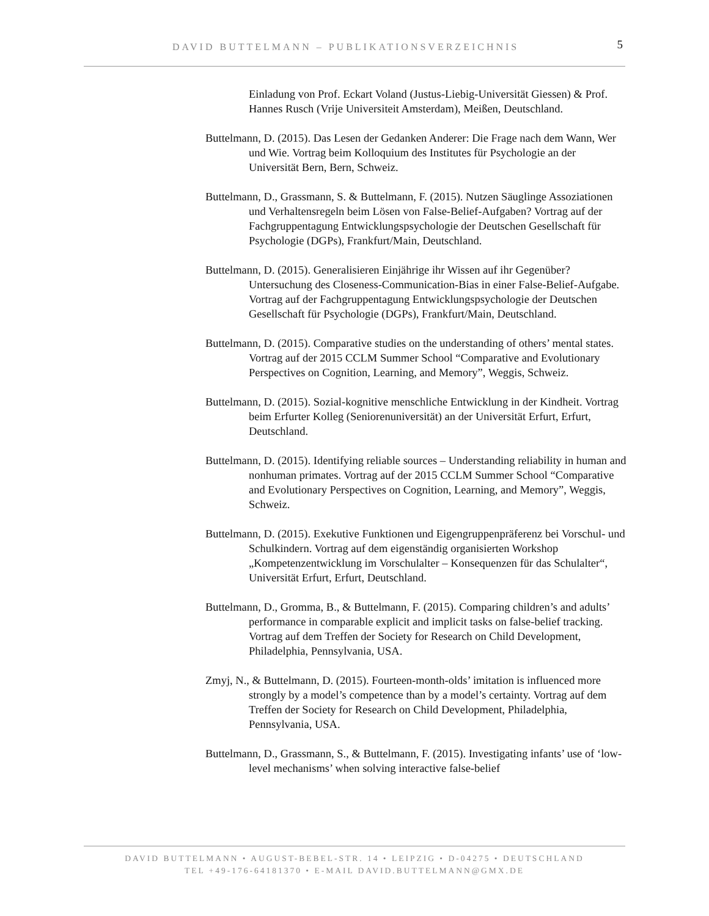DAVID BUTTELMANN – PUBLIKATIONSVERZEICHNIS 5
Einladung von Prof. Eckart Voland (Justus-Liebig-Universität Giessen) & Prof. Hannes Rusch (Vrije Universiteit Amsterdam), Meißen, Deutschland.
Buttelmann, D. (2015). Das Lesen der Gedanken Anderer: Die Frage nach dem Wann, Wer und Wie. Vortrag beim Kolloquium des Institutes für Psychologie an der Universität Bern, Bern, Schweiz.
Buttelmann, D., Grassmann, S. & Buttelmann, F. (2015). Nutzen Säuglinge Assoziationen und Verhaltensregeln beim Lösen von False-Belief-Aufgaben? Vortrag auf der Fachgruppentagung Entwicklungspsychologie der Deutschen Gesellschaft für Psychologie (DGPs), Frankfurt/Main, Deutschland.
Buttelmann, D. (2015). Generalisieren Einjährige ihr Wissen auf ihr Gegenüber? Untersuchung des Closeness-Communication-Bias in einer False-Belief-Aufgabe. Vortrag auf der Fachgruppentagung Entwicklungspsychologie der Deutschen Gesellschaft für Psychologie (DGPs), Frankfurt/Main, Deutschland.
Buttelmann, D. (2015). Comparative studies on the understanding of others’ mental states. Vortrag auf der 2015 CCLM Summer School “Comparative and Evolutionary Perspectives on Cognition, Learning, and Memory”, Weggis, Schweiz.
Buttelmann, D. (2015). Sozial-kognitive menschliche Entwicklung in der Kindheit. Vortrag beim Erfurter Kolleg (Seniorenuniversität) an der Universität Erfurt, Erfurt, Deutschland.
Buttelmann, D. (2015). Identifying reliable sources – Understanding reliability in human and nonhuman primates. Vortrag auf der 2015 CCLM Summer School “Comparative and Evolutionary Perspectives on Cognition, Learning, and Memory”, Weggis, Schweiz.
Buttelmann, D. (2015). Exekutive Funktionen und Eigengruppenpräferenz bei Vorschul- und Schulkindern. Vortrag auf dem eigenständig organisierten Workshop „Kompetenzentwicklung im Vorschulalter – Konsequenzen für das Schulalter“, Universität Erfurt, Erfurt, Deutschland.
Buttelmann, D., Gromma, B., & Buttelmann, F. (2015). Comparing children’s and adults’ performance in comparable explicit and implicit tasks on false-belief tracking. Vortrag auf dem Treffen der Society for Research on Child Development, Philadelphia, Pennsylvania, USA.
Zmyj, N., & Buttelmann, D. (2015). Fourteen-month-olds’ imitation is influenced more strongly by a model’s competence than by a model’s certainty. Vortrag auf dem Treffen der Society for Research on Child Development, Philadelphia, Pennsylvania, USA.
Buttelmann, D., Grassmann, S., & Buttelmann, F. (2015). Investigating infants’ use of ‘low-level mechanisms’ when solving interactive false-belief
DAVID BUTTELMANN • AUGUST-BEBEL-STR. 14 • LEIPZIG • D-04275 • DEUTSCHLAND
TEL +49-176-64181370 • E-MAIL DAVID.BUTTELMANN@GMX.DE